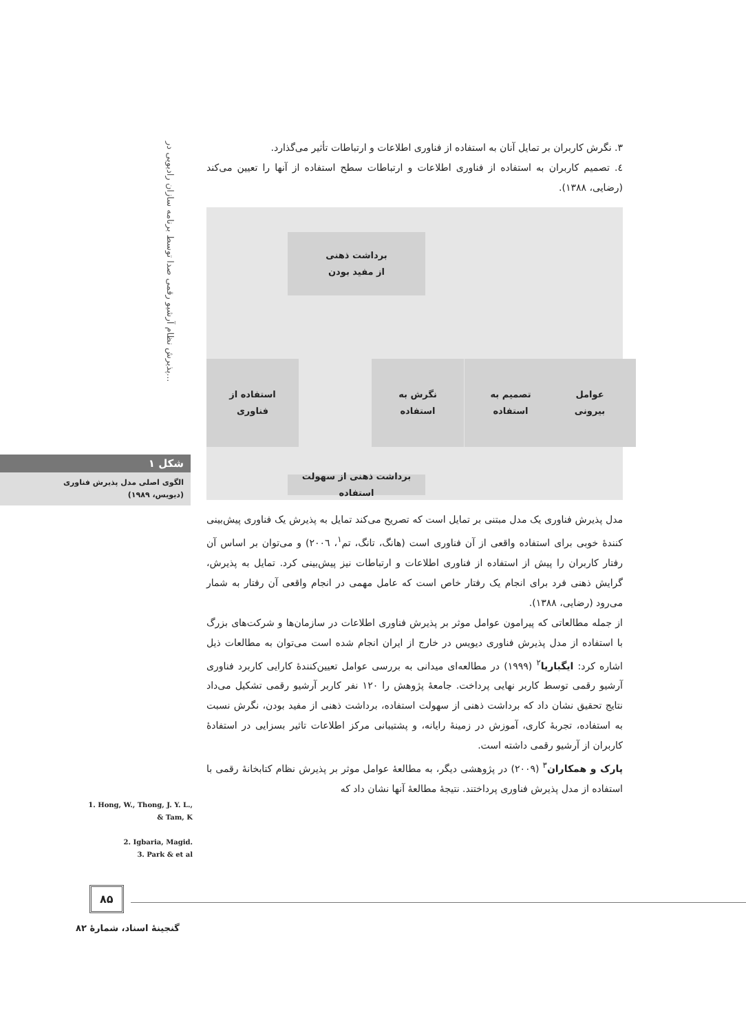پذیرش نظام آرشیو رقمی صدا توسط برنامه سازان رادیویی در...
۳. نگرش کاربران بر تمایل آنان به استفاده از فناوری اطلاعات و ارتباطات تأثیر می‌گذارد.
٤. تصمیم کاربران به استفاده از فناوری اطلاعات و ارتباطات سطح استفاده از آنها را تعیین می‌کند (رضایی، ۱۳۸۸).
برداشت ذهنی
از مفید بودن
عوامل
بیرونی
نگرش به
استفاده
تصمیم به
استفاده
استفاده از
فناوری
برداشت ذهنی از سهولت استفاده
مدل پذیرش فناوری یک مدل مبتنی بر تمایل است که تصریح می‌کند تمایل به پذیرش یک فناوری پیش‌بینی کنندهٔ خوبی برای استفاده واقعی از آن فناوری است (هانگ، تانگ، تم<sup>۱</sup>، ۲۰۰٦) و می‌توان بر اساس آن رفتار کاربران را پیش از استفاده از فناوری اطلاعات و ارتباطات نیز پیش‌بینی کرد. تمایل به پذیرش، گرایش ذهنی فرد برای انجام یک رفتار خاص است که عامل مهمی در انجام واقعی آن رفتار به شمار می‌رود (رضایی، ۱۳۸۸).
از جمله مطالعاتی که پیرامون عوامل موثر بر پذیرش فناوری اطلاعات در سازمان‌ها و شرکت‌های بزرگ با استفاده از مدل پذیرش فناوری دیویس در خارج از ایران انجام شده است می‌توان به مطالعات ذیل اشاره کرد: ایگباریا<sup>۲</sup> (۱۹۹۹) در مطالعه‌ای میدانی به بررسی عوامل تعیین‌کنندهٔ کارایی کاربرد فناوری آرشیو رقمی توسط کاربر نهایی پرداخت. جامعهٔ پژوهش را ۱۲۰ نفر کاربر آرشیو رقمی تشکیل می‌داد نتایج تحقیق نشان داد که برداشت ذهنی از سهولت استفاده، برداشت ذهنی از مفید بودن، نگرش نسبت به استفاده، تجربهٔ کاری، آموزش در زمینهٔ رایانه، و پشتیبانی مرکز اطلاعات تاثیر بسزایی در استفادهٔ کاربران از آرشیو رقمی داشته است.
پارک و همکاران<sup>۳</sup> (۲۰۰۹) در پژوهشی دیگر، به مطالعهٔ عوامل موثر بر پذیرش نظام کتابخانهٔ رقمی با استفاده از مدل پذیرش فناوری پرداختند. نتیجهٔ مطالعهٔ آنها نشان داد که
شکل ۱
الگوی اصلی مدل پذیرش فناوری
(دیویس، ۱۹۸۹)
1. Hong, W., Thong, J. Y. L.,
& Tam, K
2. Igbaria, Magid.
3. Park & et al
۸۵
گنجینهٔ اسناد، شمارهٔ ۸۲